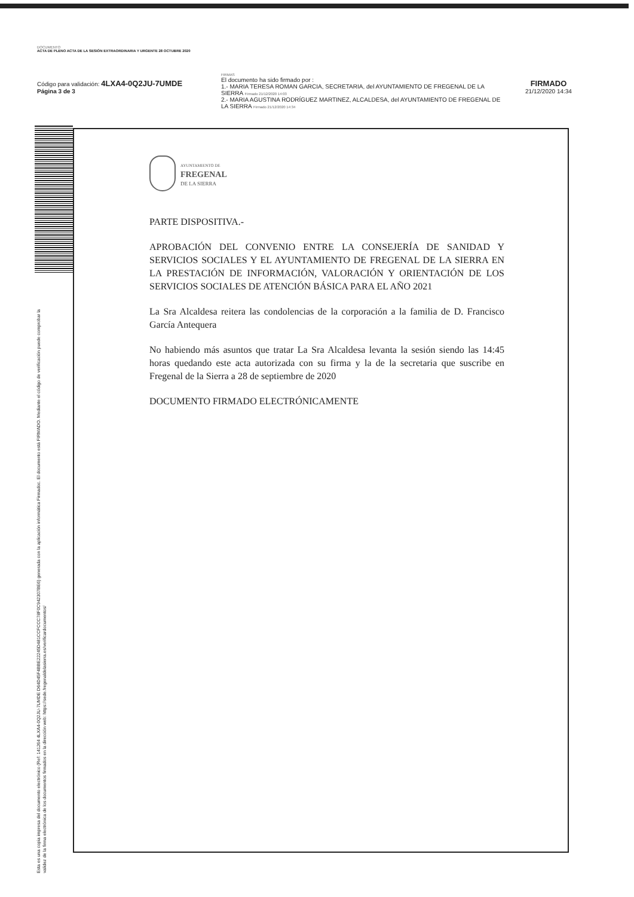DOCUMENTO
ACTA DE PLENO ACTA DE LA SESIÓN EXTRAORDINARIA Y URGENTE 28 OCTUBRE 2020
Código para validación: 4LXA4-0Q2JU-7UMDE
Página 3 de 3
FIRMAS
El documento ha sido firmado por :
1.- MARIA TERESA ROMAN GARCIA, SECRETARIA, del AYUNTAMIENTO DE FREGENAL DE LA SIERRA Firmado 21/12/2020 14:03
2.- MARIA AGUSTINA RODRÍGUEZ MARTINEZ, ALCALDESA, del AYUNTAMIENTO DE FREGENAL DE LA SIERRA Firmado 21/12/2020 14:34
FIRMADO
21/12/2020 14:34
Esta es una copia impresa del documento electrónico (Ref: 141264 4LXA4-0Q2JU-7UMDE D64D45F4BBE22245D481CCFCCC78F0C942307BE6) generada con la aplicación informática Firmadoc. El documento está FIRMADO. Mediante el código de verificación puede comprobar la validez de la firma electrónica de los documentos firmados en la dirección web: https://sede.fregenaldelasierra.es/verificardocumentos/
AYUNTAMIENTO DE
FREGENAL
DE LA SIERRA
PARTE DISPOSITIVA.-
APROBACIÓN DEL CONVENIO ENTRE LA CONSEJERÍA DE SANIDAD Y SERVICIOS SOCIALES Y EL AYUNTAMIENTO DE FREGENAL DE LA SIERRA EN LA PRESTACIÓN DE INFORMACIÓN, VALORACIÓN Y ORIENTACIÓN DE LOS SERVICIOS SOCIALES DE ATENCIÓN BÁSICA PARA EL AÑO 2021
La Sra Alcaldesa reitera las condolencias de la corporación a la familia de D. Francisco García Antequera
No habiendo más asuntos que tratar La Sra Alcaldesa levanta la sesión siendo las 14:45 horas quedando este acta autorizada con su firma y la de la secretaria que suscribe en Fregenal de la Sierra a 28 de septiembre de 2020
DOCUMENTO FIRMADO ELECTRÓNICAMENTE